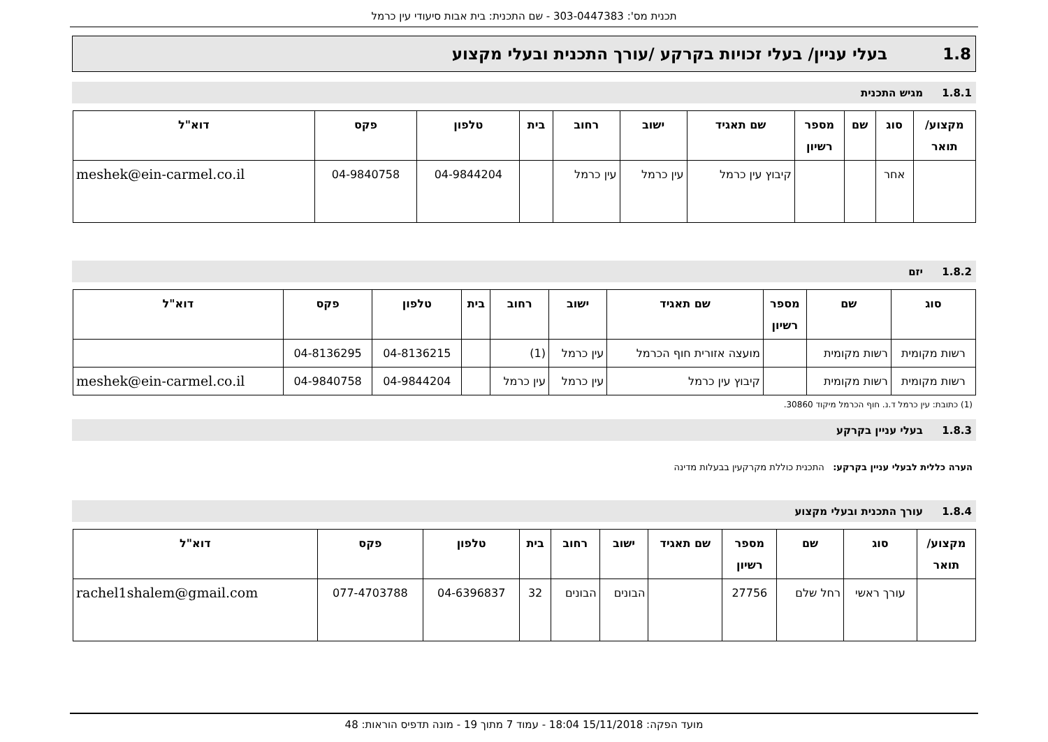תכנית מס': 303-0447383 - שם התכנית: בית אבות סיעודי עין כרמל
1.8 בעלי עניין/ בעלי זכויות בקרקע /עורך התכנית ובעלי מקצוע
1.8.1 מגיש התכנית
| מקצוע/ תואר | סוג | שם | מספר רשיון | שם תאגיד | ישוב | רחוב | בית | טלפון | פקס | דוא"ל |
| --- | --- | --- | --- | --- | --- | --- | --- | --- | --- | --- |
| | אחר | | | קיבוץ עין כרמל | עין כרמל | עין כרמל | | 04-9844204 | 04-9840758 | meshek@ein-carmel.co.il |
1.8.2 יזם
| סוג | שם | מספר רשיון | שם תאגיד | ישוב | רחוב | בית | טלפון | פקס | דוא"ל |
| --- | --- | --- | --- | --- | --- | --- | --- | --- | --- |
| רשות מקומית | רשות מקומית | | מועצה אזורית חוף הכרמל | עין כרמל | (1) | | 04-8136215 | 04-8136295 | |
| רשות מקומית | רשות מקומית | | קיבוץ עין כרמל | עין כרמל | עין כרמל | | 04-9844204 | 04-9840758 | meshek@ein-carmel.co.il |
(1) כתובת: עין כרמל ד.נ. חוף הכרמל מיקוד 30860.
1.8.3 בעלי עניין בקרקע
הערה כללית לבעלי עניין בקרקע: התכנית כוללת מקרקעין בבעלות מדינה
1.8.4 עורך התכנית ובעלי מקצוע
| מקצוע/ תואר | סוג | שם | מספר רשיון | שם תאגיד | ישוב | רחוב | בית | טלפון | פקס | דוא"ל |
| --- | --- | --- | --- | --- | --- | --- | --- | --- | --- | --- |
| | עורך ראשי | רחל שלם | 27756 | | הבונים | הבונים | 32 | 04-6396837 | 077-4703788 | rachel1shalem@gmail.com |
מועד הפקה: 15/11/2018 18:04 - עמוד 7 מתוך 19 - מונה תדפיס הוראות: 48